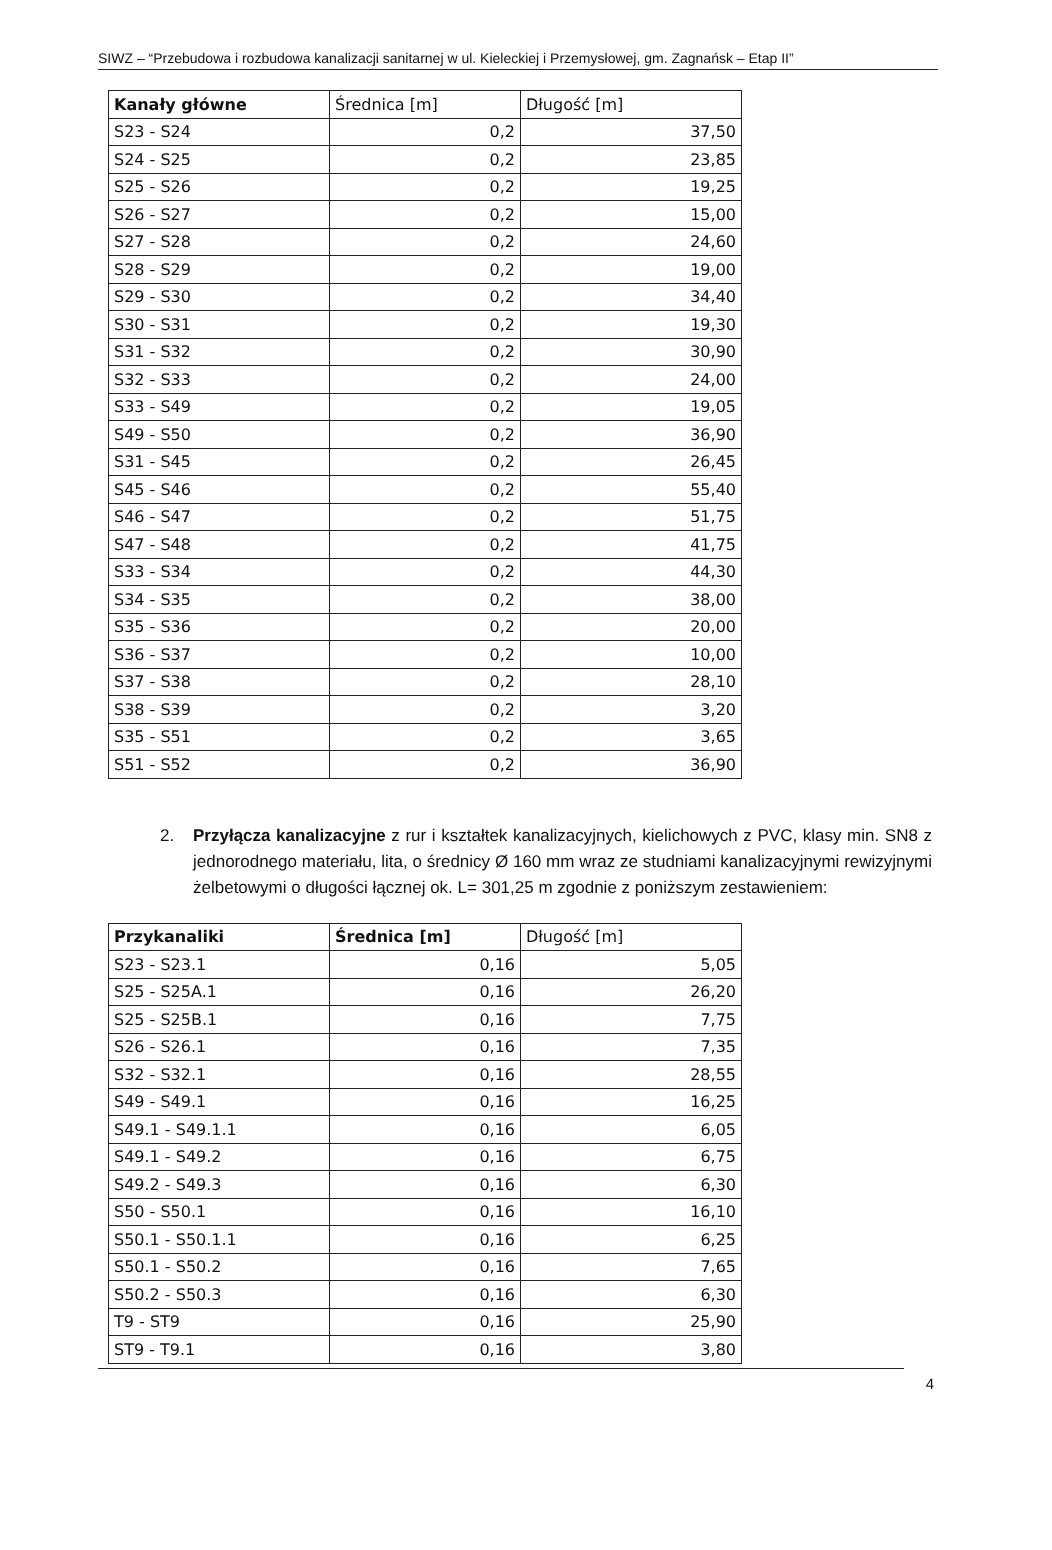SIWZ – “Przebudowa i rozbudowa kanalizacji sanitarnej w ul. Kieleckiej i Przemysłowej, gm. Zagnańsk – Etap II”
| Kanały główne | Średnica [m] | Długość [m] |
| --- | --- | --- |
| S23 - S24 | 0,2 | 37,50 |
| S24 - S25 | 0,2 | 23,85 |
| S25 - S26 | 0,2 | 19,25 |
| S26 - S27 | 0,2 | 15,00 |
| S27 - S28 | 0,2 | 24,60 |
| S28 - S29 | 0,2 | 19,00 |
| S29 - S30 | 0,2 | 34,40 |
| S30 - S31 | 0,2 | 19,30 |
| S31 - S32 | 0,2 | 30,90 |
| S32 - S33 | 0,2 | 24,00 |
| S33 - S49 | 0,2 | 19,05 |
| S49 - S50 | 0,2 | 36,90 |
| S31 - S45 | 0,2 | 26,45 |
| S45 - S46 | 0,2 | 55,40 |
| S46 - S47 | 0,2 | 51,75 |
| S47 - S48 | 0,2 | 41,75 |
| S33 - S34 | 0,2 | 44,30 |
| S34 - S35 | 0,2 | 38,00 |
| S35 - S36 | 0,2 | 20,00 |
| S36 - S37 | 0,2 | 10,00 |
| S37 - S38 | 0,2 | 28,10 |
| S38 - S39 | 0,2 | 3,20 |
| S35 - S51 | 0,2 | 3,65 |
| S51 - S52 | 0,2 | 36,90 |
2. Przyłącza kanalizacyjne z rur i kształtek kanalizacyjnych, kielichowych z PVC, klasy min. SN8 z jednorodnego materiału, lita, o średnicy Ø 160 mm wraz ze studniami kanalizacyjnymi rewizyjnymi żelbetowymi o długości łącznej ok. L= 301,25 m zgodnie z poniższym zestawieniem:
| Przykanaliki | Średnica [m] | Długość [m] |
| --- | --- | --- |
| S23 - S23.1 | 0,16 | 5,05 |
| S25 - S25A.1 | 0,16 | 26,20 |
| S25 - S25B.1 | 0,16 | 7,75 |
| S26 - S26.1 | 0,16 | 7,35 |
| S32 - S32.1 | 0,16 | 28,55 |
| S49 - S49.1 | 0,16 | 16,25 |
| S49.1 - S49.1.1 | 0,16 | 6,05 |
| S49.1 - S49.2 | 0,16 | 6,75 |
| S49.2 - S49.3 | 0,16 | 6,30 |
| S50 - S50.1 | 0,16 | 16,10 |
| S50.1 - S50.1.1 | 0,16 | 6,25 |
| S50.1 - S50.2 | 0,16 | 7,65 |
| S50.2 - S50.3 | 0,16 | 6,30 |
| T9 - ST9 | 0,16 | 25,90 |
| ST9 - T9.1 | 0,16 | 3,80 |
4